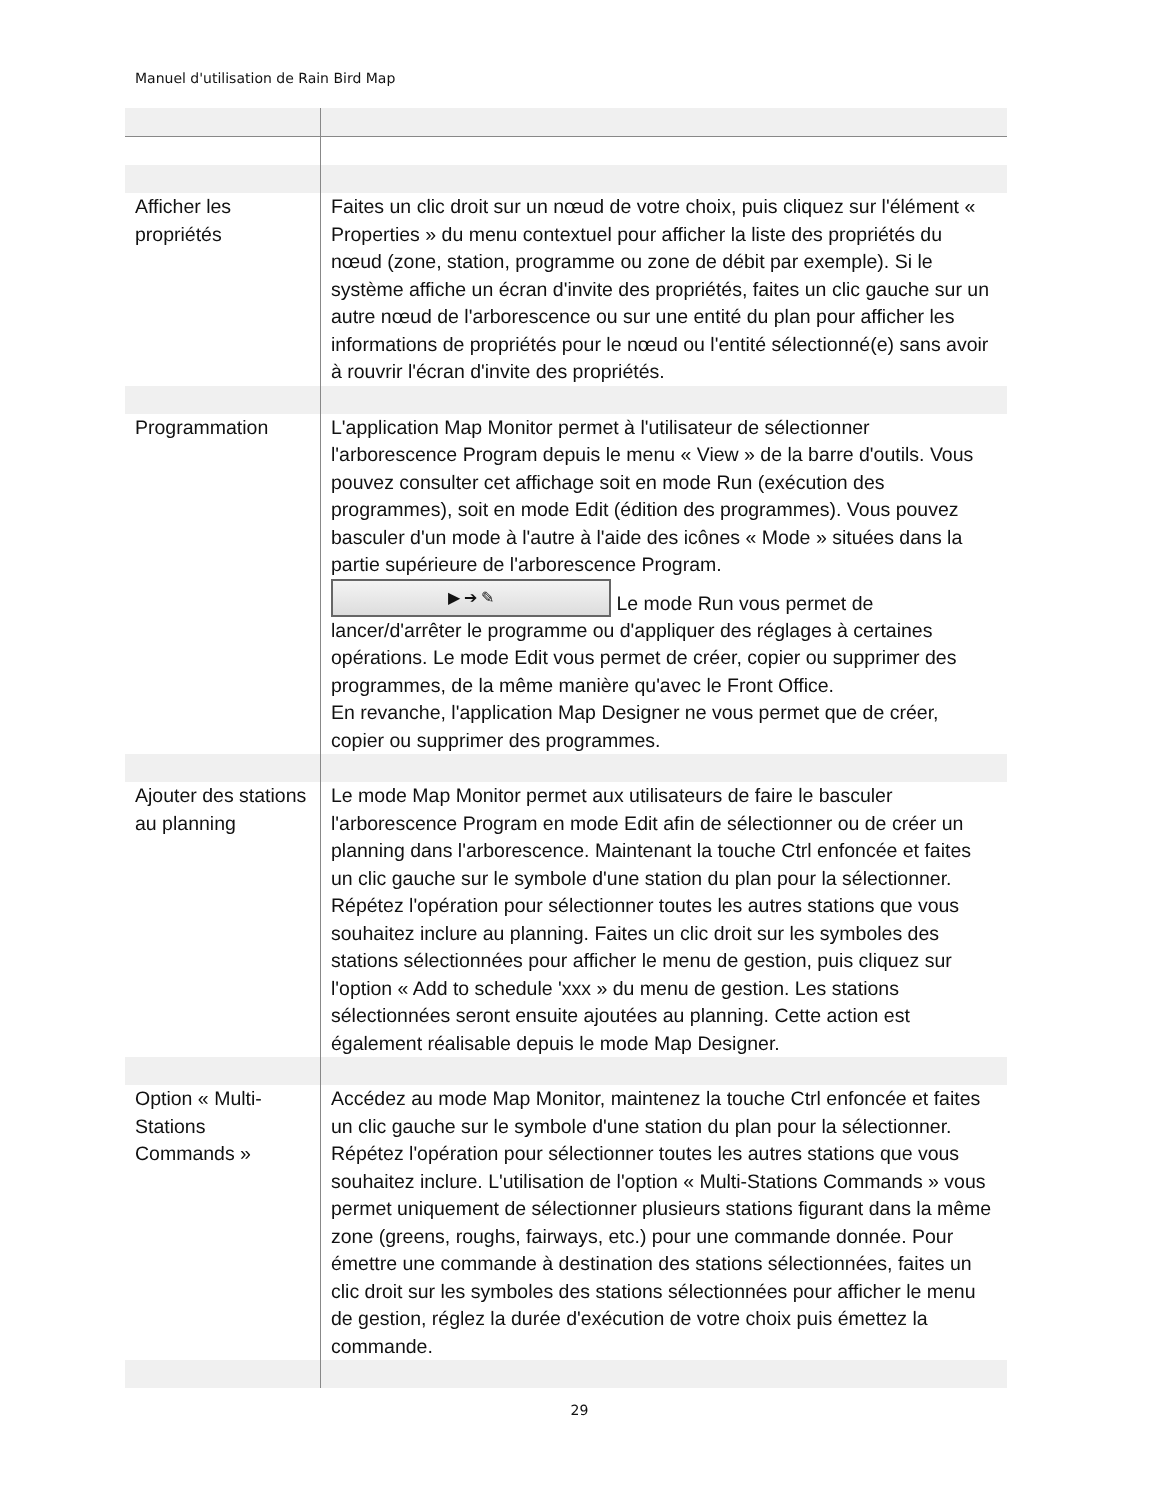Manuel d'utilisation de Rain Bird Map
| Afficher les propriétés | Faites un clic droit sur un nœud de votre choix, puis cliquez sur l'élément « Properties » du menu contextuel pour afficher la liste des propriétés du nœud (zone, station, programme ou zone de débit par exemple). Si le système affiche un écran d'invite des propriétés, faites un clic gauche sur un autre nœud de l'arborescence ou sur une entité du plan pour afficher les informations de propriétés pour le nœud ou l'entité sélectionné(e) sans avoir à rouvrir l'écran d'invite des propriétés. |
| Programmation | L'application Map Monitor permet à l'utilisateur de sélectionner l'arborescence Program depuis le menu « View » de la barre d'outils. Vous pouvez consulter cet affichage soit en mode Run (exécution des programmes), soit en mode Edit (édition des programmes). Vous pouvez basculer d'un mode à l'autre à l'aide des icônes « Mode » situées dans la partie supérieure de l'arborescence Program. ▶ ➔ ✎ Le mode Run vous permet de lancer/d'arrêter le programme ou d'appliquer des réglages à certaines opérations. Le mode Edit vous permet de créer, copier ou supprimer des programmes, de la même manière qu'avec le Front Office. En revanche, l'application Map Designer ne vous permet que de créer, copier ou supprimer des programmes. |
| Ajouter des stations au planning | Le mode Map Monitor permet aux utilisateurs de faire le basculer l'arborescence Program en mode Edit afin de sélectionner ou de créer un planning dans l'arborescence. Maintenant la touche Ctrl enfoncée et faites un clic gauche sur le symbole d'une station du plan pour la sélectionner. Répétez l'opération pour sélectionner toutes les autres stations que vous souhaitez inclure au planning. Faites un clic droit sur les symboles des stations sélectionnées pour afficher le menu de gestion, puis cliquez sur l'option « Add to schedule 'xxx » du menu de gestion. Les stations sélectionnées seront ensuite ajoutées au planning. Cette action est également réalisable depuis le mode Map Designer. |
| Option « Multi-Stations Commands » | Accédez au mode Map Monitor, maintenez la touche Ctrl enfoncée et faites un clic gauche sur le symbole d'une station du plan pour la sélectionner. Répétez l'opération pour sélectionner toutes les autres stations que vous souhaitez inclure. L'utilisation de l'option « Multi-Stations Commands » vous permet uniquement de sélectionner plusieurs stations figurant dans la même zone (greens, roughs, fairways, etc.) pour une commande donnée. Pour émettre une commande à destination des stations sélectionnées, faites un clic droit sur les symboles des stations sélectionnées pour afficher le menu de gestion, réglez la durée d'exécution de votre choix puis émettez la commande. |
29